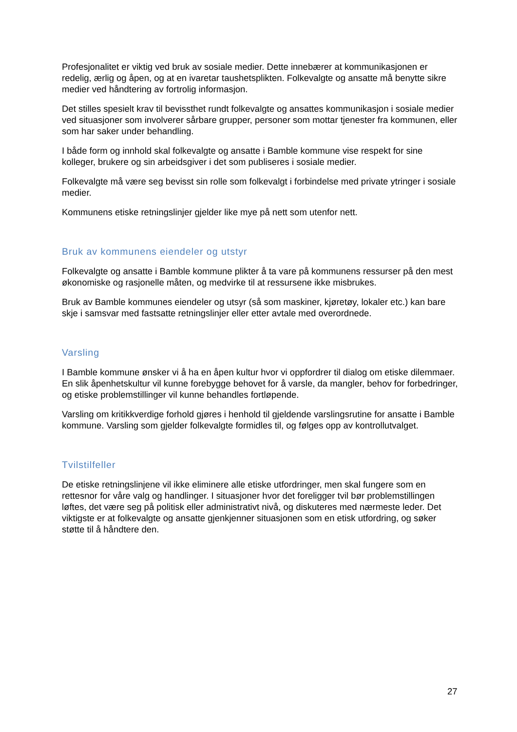Profesjonalitet er viktig ved bruk av sosiale medier. Dette innebærer at kommunikasjonen er redelig, ærlig og åpen, og at en ivaretar taushetsplikten. Folkevalgte og ansatte må benytte sikre medier ved håndtering av fortrolig informasjon.
Det stilles spesielt krav til bevissthet rundt folkevalgte og ansattes kommunikasjon i sosiale medier ved situasjoner som involverer sårbare grupper, personer som mottar tjenester fra kommunen, eller som har saker under behandling.
I både form og innhold skal folkevalgte og ansatte i Bamble kommune vise respekt for sine kolleger, brukere og sin arbeidsgiver i det som publiseres i sosiale medier.
Folkevalgte må være seg bevisst sin rolle som folkevalgt i forbindelse med private ytringer i sosiale medier.
Kommunens etiske retningslinjer gjelder like mye på nett som utenfor nett.
Bruk av kommunens eiendeler og utstyr
Folkevalgte og ansatte i Bamble kommune plikter å ta vare på kommunens ressurser på den mest økonomiske og rasjonelle måten, og medvirke til at ressursene ikke misbrukes.
Bruk av Bamble kommunes eiendeler og utsyr (så som maskiner, kjøretøy, lokaler etc.) kan bare skje i samsvar med fastsatte retningslinjer eller etter avtale med overordnede.
Varsling
I Bamble kommune ønsker vi å ha en åpen kultur hvor vi oppfordrer til dialog om etiske dilemmaer. En slik åpenhetskultur vil kunne forebygge behovet for å varsle, da mangler, behov for forbedringer, og etiske problemstillinger vil kunne behandles fortløpende.
Varsling om kritikkverdige forhold gjøres i henhold til gjeldende varslingsrutine for ansatte i Bamble kommune. Varsling som gjelder folkevalgte formidles til, og følges opp av kontrollutvalget.
Tvilstilfeller
De etiske retningslinjene vil ikke eliminere alle etiske utfordringer, men skal fungere som en rettesnor for våre valg og handlinger. I situasjoner hvor det foreligger tvil bør problemstillingen løftes, det være seg på politisk eller administrativt nivå, og diskuteres med nærmeste leder. Det viktigste er at folkevalgte og ansatte gjenkjenner situasjonen som en etisk utfordring, og søker støtte til å håndtere den.
27